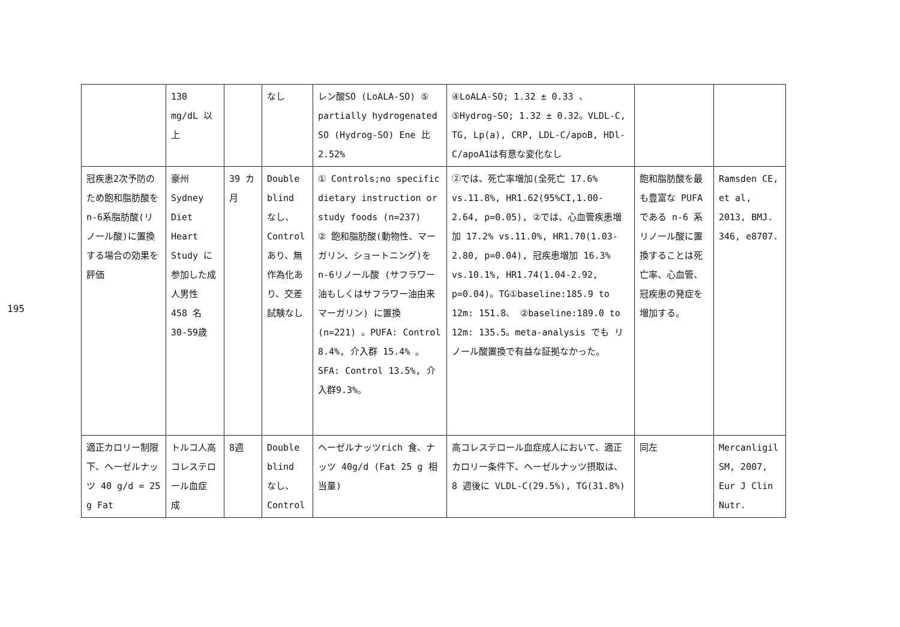195
| | 130 mg/dL 以上 | | なし | レン酸SO (LoALA-SO) ⑤ partially hydrogenated SO (Hydrog-SO) Ene 比 2.52% | ④LoALA-SO; 1.32 ± 0.33 、⑤Hydrog-SO; 1.32 ± 0.32。VLDL-C, TG, Lp(a), CRP, LDL-C/apoB, HDl-C/apoA1は有意な変化なし | | |
| 冠疾患2次予防のため飽和脂肪酸をn-6系脂肪酸(リノール酸)に置換する場合の効果を評価 | 豪州 Sydney Diet Heart Study に参加した成人男性 458 名 30-59歳 | 39 カ月 | Double blind なし、Control あり、無作為化あり、交差試験なし | ① Controls;no specific dietary instruction or study foods (n=237) ② 飽和脂肪酸(動物性、マーガリン、ショートニング)をn-6リノール酸 (サフラワー油もしくはサフラワー油由来マーガリン) に置換 (n=221) 。PUFA: Control 8.4%, 介入群 15.4% 。SFA: Control 13.5%, 介入群9.3%。 | ②では、死亡率増加(全死亡 17.6% vs.11.8%, HR1.62(95%CI,1.00-2.64, p=0.05), ②では、心血管疾患増加 17.2% vs.11.0%, HR1.70(1.03-2.80, p=0.04), 冠疾患増加 16.3% vs.10.1%, HR1.74(1.04-2.92, p=0.04)。TG①baseline:185.9 to 12m: 151.8、 ②baseline:189.0 to 12m: 135.5。meta-analysis でも リノール酸置換で有益な証拠なかった。 | 飽和脂肪酸を最も豊富な PUFA である n-6 系リノール酸に置換することは死亡率、心血管、冠疾患の発症を増加する。 | Ramsden CE, et al, 2013, BMJ. 346, e8707. |
| 適正カロリー制限下、ヘーゼルナッツ 40 g/d = 25 g Fat | トルコ人高コレステロール血症 成 | 8週 | Double blind なし、Control | ヘーゼルナッツrich 食、ナッツ 40g/d (Fat 25 g 相当量) | 高コレステロール血症成人において、適正カロリー条件下、ヘーゼルナッツ摂取は、 8 週後に VLDL-C(29.5%), TG(31.8%) | 同左 | Mercanligil SM, 2007, Eur J Clin Nutr. |